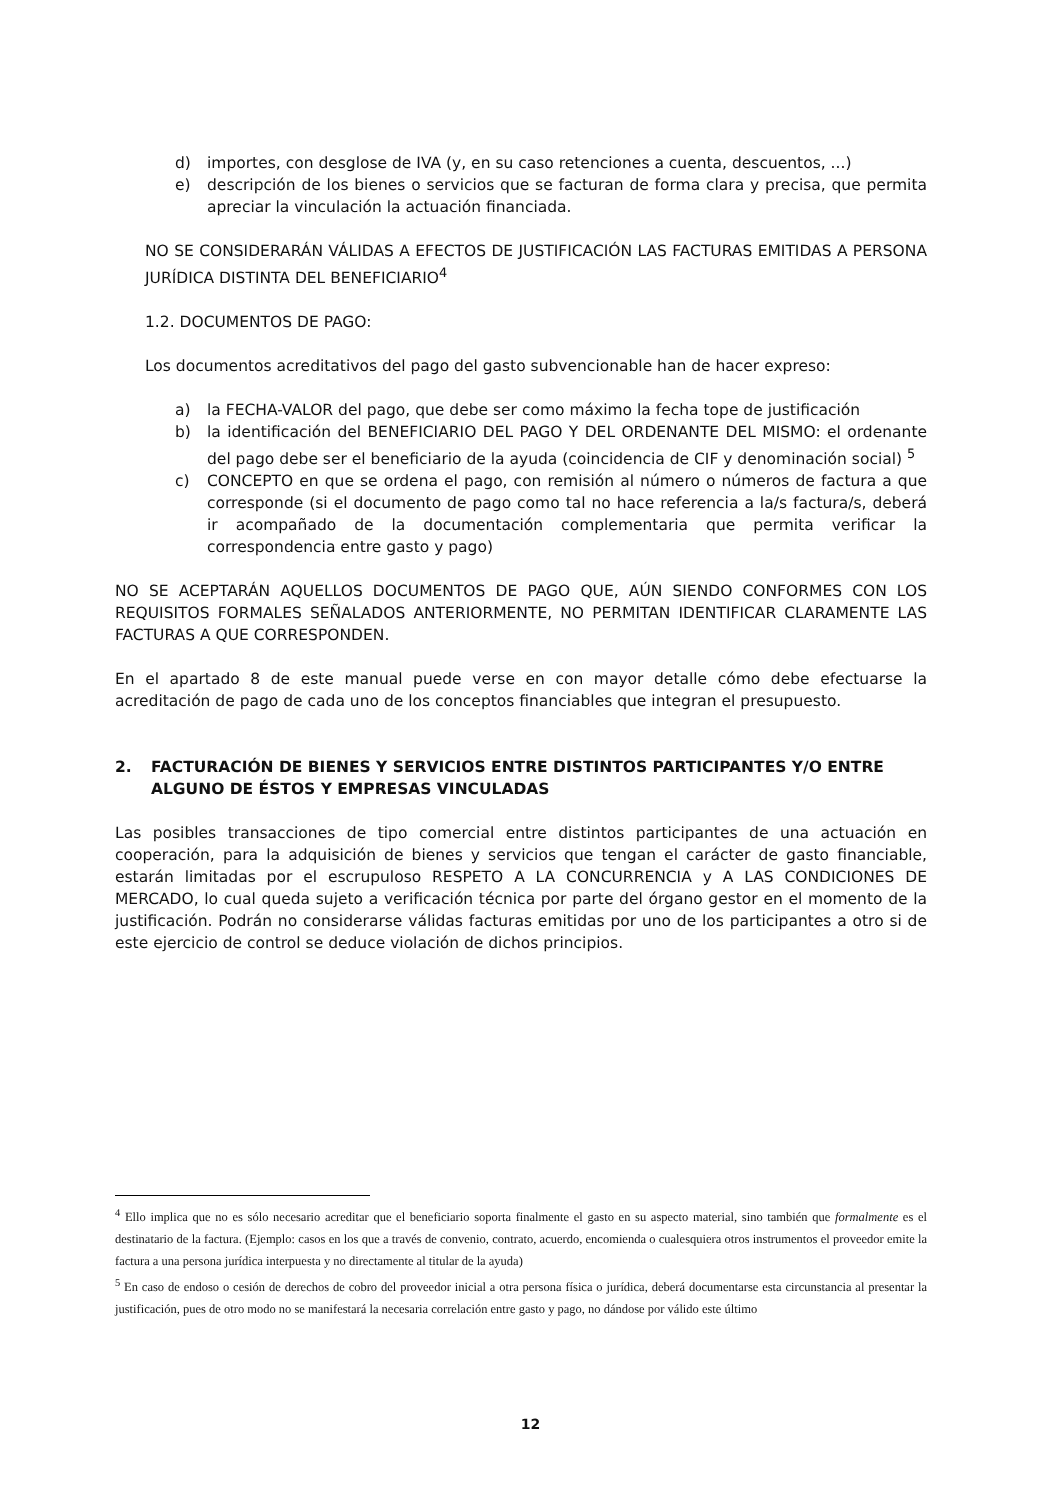d) importes, con desglose de IVA (y, en su caso retenciones a cuenta, descuentos, ...)
e) descripción de los bienes o servicios que se facturan de forma clara y precisa, que permita apreciar la vinculación la actuación financiada.
NO SE CONSIDERARÁN VÁLIDAS A EFECTOS DE JUSTIFICACIÓN LAS FACTURAS EMITIDAS A PERSONA JURÍDICA DISTINTA DEL BENEFICIARIO<sup>4</sup>
1.2. DOCUMENTOS DE PAGO:
Los documentos acreditativos del pago del gasto subvencionable han de hacer expreso:
a) la FECHA-VALOR del pago, que debe ser como máximo la fecha tope de justificación
b) la identificación del BENEFICIARIO DEL PAGO Y DEL ORDENANTE DEL MISMO: el ordenante del pago debe ser el beneficiario de la ayuda (coincidencia de CIF y denominación social) <sup>5</sup>
c) CONCEPTO en que se ordena el pago, con remisión al número o números de factura a que corresponde (si el documento de pago como tal no hace referencia a la/s factura/s, deberá ir acompañado de la documentación complementaria que permita verificar la correspondencia entre gasto y pago)
NO SE ACEPTARÁN AQUELLOS DOCUMENTOS DE PAGO QUE, AÚN SIENDO CONFORMES CON LOS REQUISITOS FORMALES SEÑALADOS ANTERIORMENTE, NO PERMITAN IDENTIFICAR CLARAMENTE LAS FACTURAS A QUE CORRESPONDEN.
En el apartado 8 de este manual puede verse en con mayor detalle cómo debe efectuarse la acreditación de pago de cada uno de los conceptos financiables que integran el presupuesto.
2. FACTURACIÓN DE BIENES Y SERVICIOS ENTRE DISTINTOS PARTICIPANTES Y/O ENTRE ALGUNO DE ÉSTOS Y EMPRESAS VINCULADAS
Las posibles transacciones de tipo comercial entre distintos participantes de una actuación en cooperación, para la adquisición de bienes y servicios que tengan el carácter de gasto financiable, estarán limitadas por el escrupuloso RESPETO A LA CONCURRENCIA y A LAS CONDICIONES DE MERCADO, lo cual queda sujeto a verificación técnica por parte del órgano gestor en el momento de la justificación. Podrán no considerarse válidas facturas emitidas por uno de los participantes a otro si de este ejercicio de control se deduce violación de dichos principios.
<sup>4</sup> Ello implica que no es sólo necesario acreditar que el beneficiario soporta finalmente el gasto en su aspecto material, sino también que formalmente es el destinatario de la factura. (Ejemplo: casos en los que a través de convenio, contrato, acuerdo, encomienda o cualesquiera otros instrumentos el proveedor emite la factura a una persona jurídica interpuesta y no directamente al titular de la ayuda)
<sup>5</sup> En caso de endoso o cesión de derechos de cobro del proveedor inicial a otra persona física o jurídica, deberá documentarse esta circunstancia al presentar la justificación, pues de otro modo no se manifestará la necesaria correlación entre gasto y pago, no dándose por válido este último
12